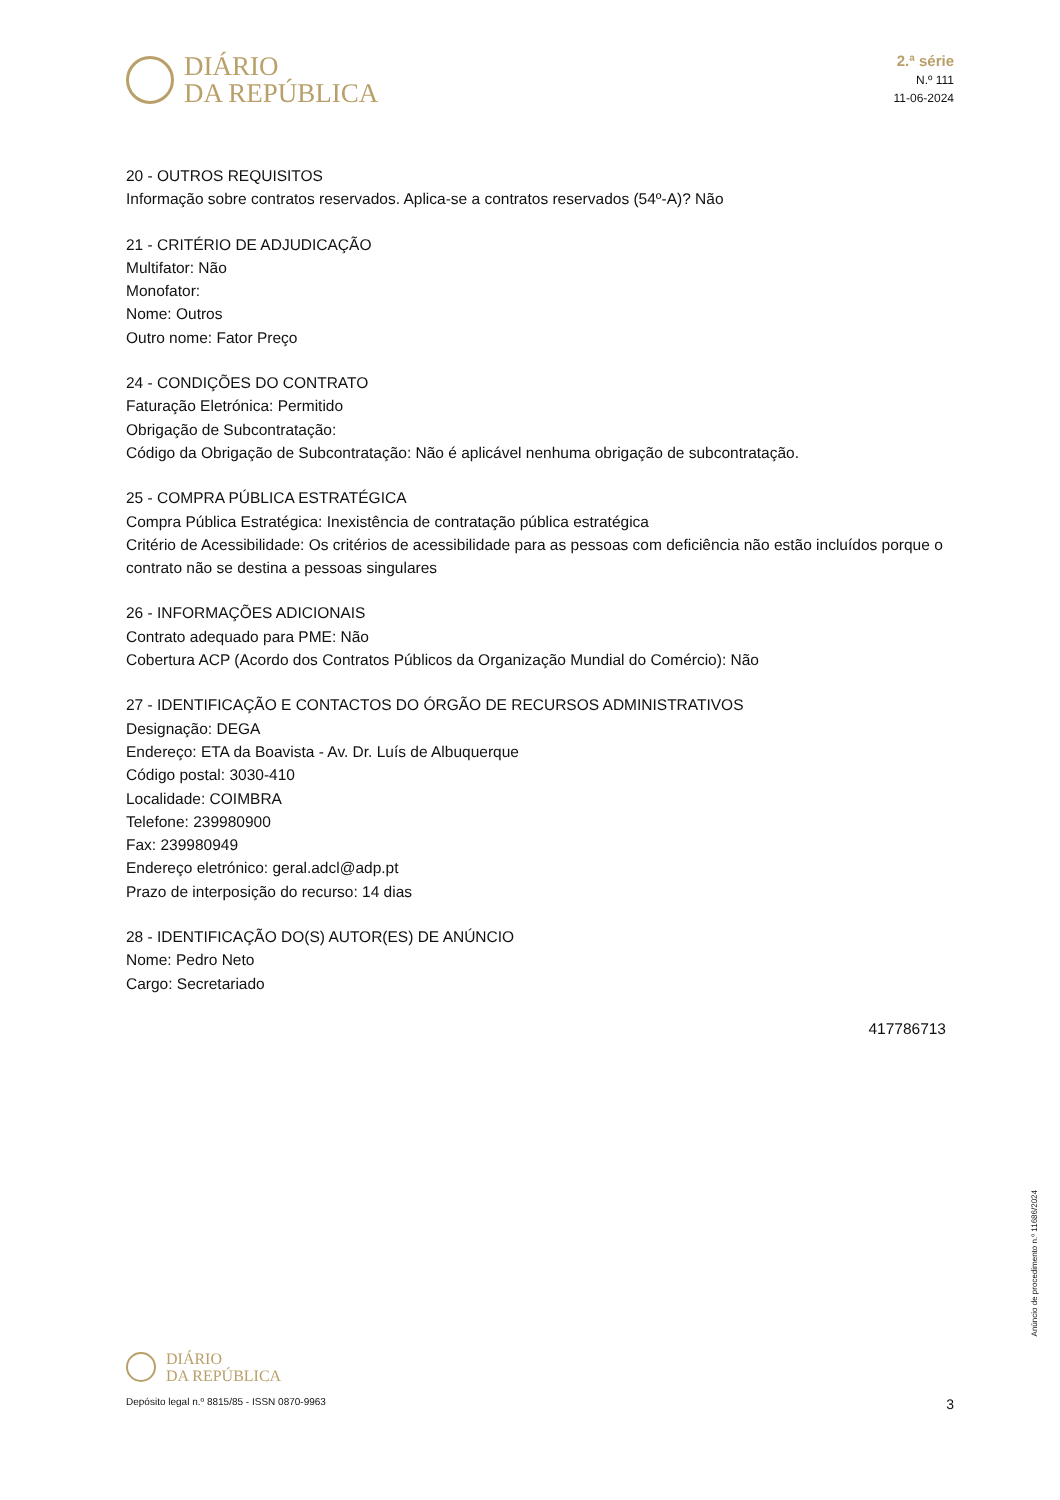DIÁRIO
DA REPÚBLICA
2.ª série
N.º 111
11-06-2024
20 - OUTROS REQUISITOS
Informação sobre contratos reservados. Aplica-se a contratos reservados (54º-A)? Não
21 - CRITÉRIO DE ADJUDICAÇÃO
Multifator: Não
Monofator:
Nome: Outros
Outro nome: Fator Preço
24 - CONDIÇÕES DO CONTRATO
Faturação Eletrónica: Permitido
Obrigação de Subcontratação:
Código da Obrigação de Subcontratação: Não é aplicável nenhuma obrigação de subcontratação.
25 - COMPRA PÚBLICA ESTRATÉGICA
Compra Pública Estratégica: Inexistência de contratação pública estratégica
Critério de Acessibilidade: Os critérios de acessibilidade para as pessoas com deficiência não estão incluídos porque o contrato não se destina a pessoas singulares
26 - INFORMAÇÕES ADICIONAIS
Contrato adequado para PME: Não
Cobertura ACP (Acordo dos Contratos Públicos da Organização Mundial do Comércio): Não
27 - IDENTIFICAÇÃO E CONTACTOS DO ÓRGÃO DE RECURSOS ADMINISTRATIVOS
Designação: DEGA
Endereço: ETA da Boavista - Av. Dr. Luís de Albuquerque
Código postal: 3030-410
Localidade: COIMBRA
Telefone: 239980900
Fax: 239980949
Endereço eletrónico: geral.adcl@adp.pt
Prazo de interposição do recurso: 14 dias
28 - IDENTIFICAÇÃO DO(S) AUTOR(ES) DE ANÚNCIO
Nome: Pedro Neto
Cargo: Secretariado
417786713
DIÁRIO
DA REPÚBLICA
Depósito legal n.º 8815/85 - ISSN 0870-9963 3
Anúncio de procedimento n.º 11686/2024